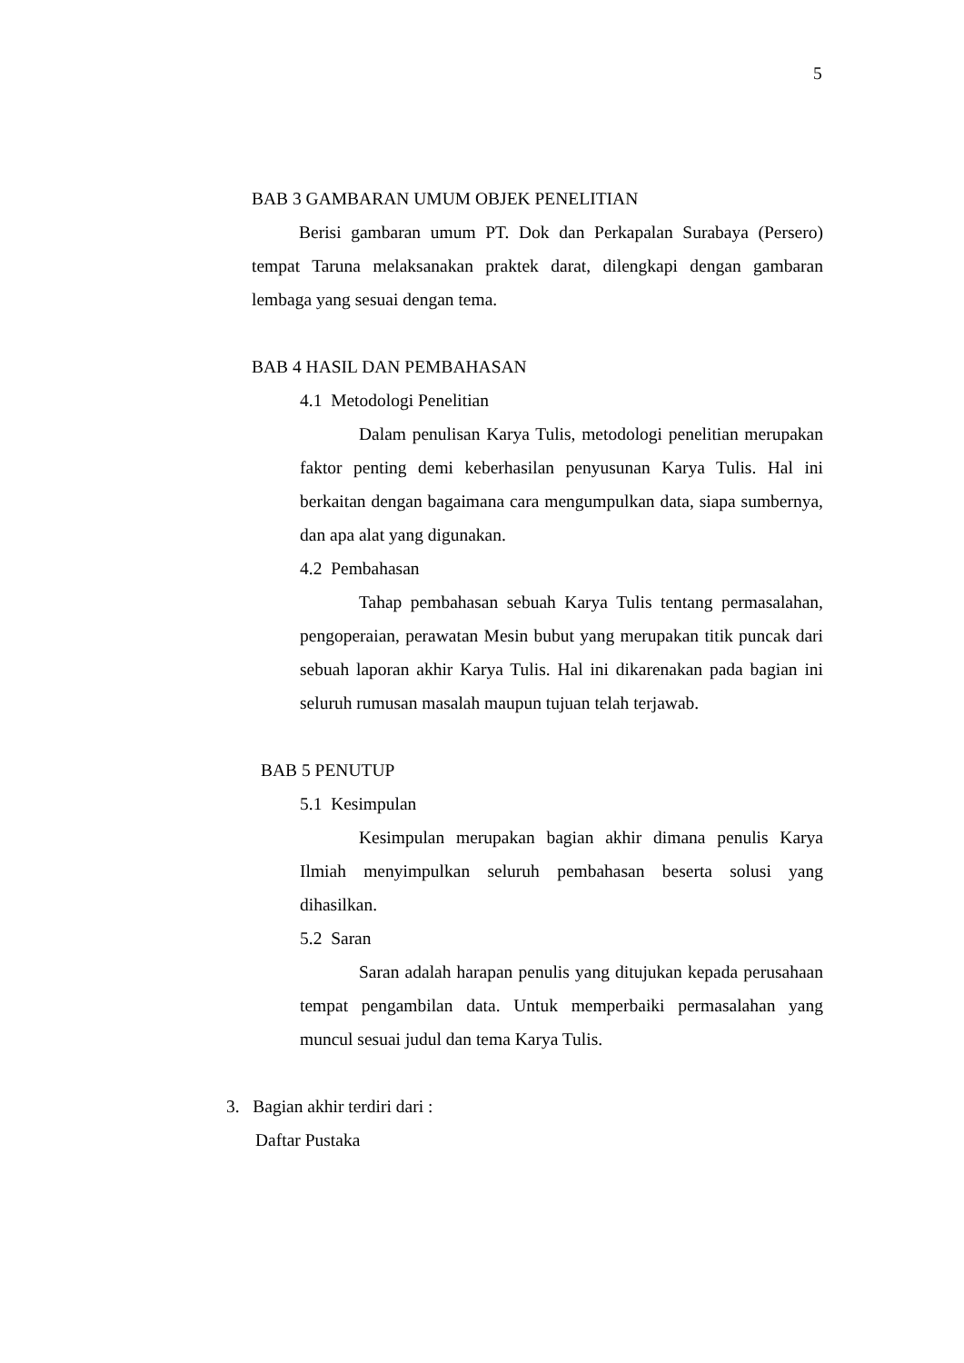5
BAB 3 GAMBARAN UMUM OBJEK PENELITIAN
Berisi gambaran umum PT. Dok dan Perkapalan Surabaya (Persero) tempat Taruna melaksanakan praktek darat, dilengkapi dengan gambaran lembaga yang sesuai dengan tema.
BAB 4 HASIL DAN PEMBAHASAN
4.1 Metodologi Penelitian
Dalam penulisan Karya Tulis, metodologi penelitian merupakan faktor penting demi keberhasilan penyusunan Karya Tulis. Hal ini berkaitan dengan bagaimana cara mengumpulkan data, siapa sumbernya, dan apa alat yang digunakan.
4.2 Pembahasan
Tahap pembahasan sebuah Karya Tulis tentang permasalahan, pengoperaian, perawatan Mesin bubut yang merupakan titik puncak dari sebuah laporan akhir Karya Tulis. Hal ini dikarenakan pada bagian ini seluruh rumusan masalah maupun tujuan telah terjawab.
BAB 5 PENUTUP
5.1 Kesimpulan
Kesimpulan merupakan bagian akhir dimana penulis Karya Ilmiah menyimpulkan seluruh pembahasan beserta solusi yang dihasilkan.
5.2 Saran
Saran adalah harapan penulis yang ditujukan kepada perusahaan tempat pengambilan data. Untuk memperbaiki permasalahan yang muncul sesuai judul dan tema Karya Tulis.
3. Bagian akhir terdiri dari :
Daftar Pustaka